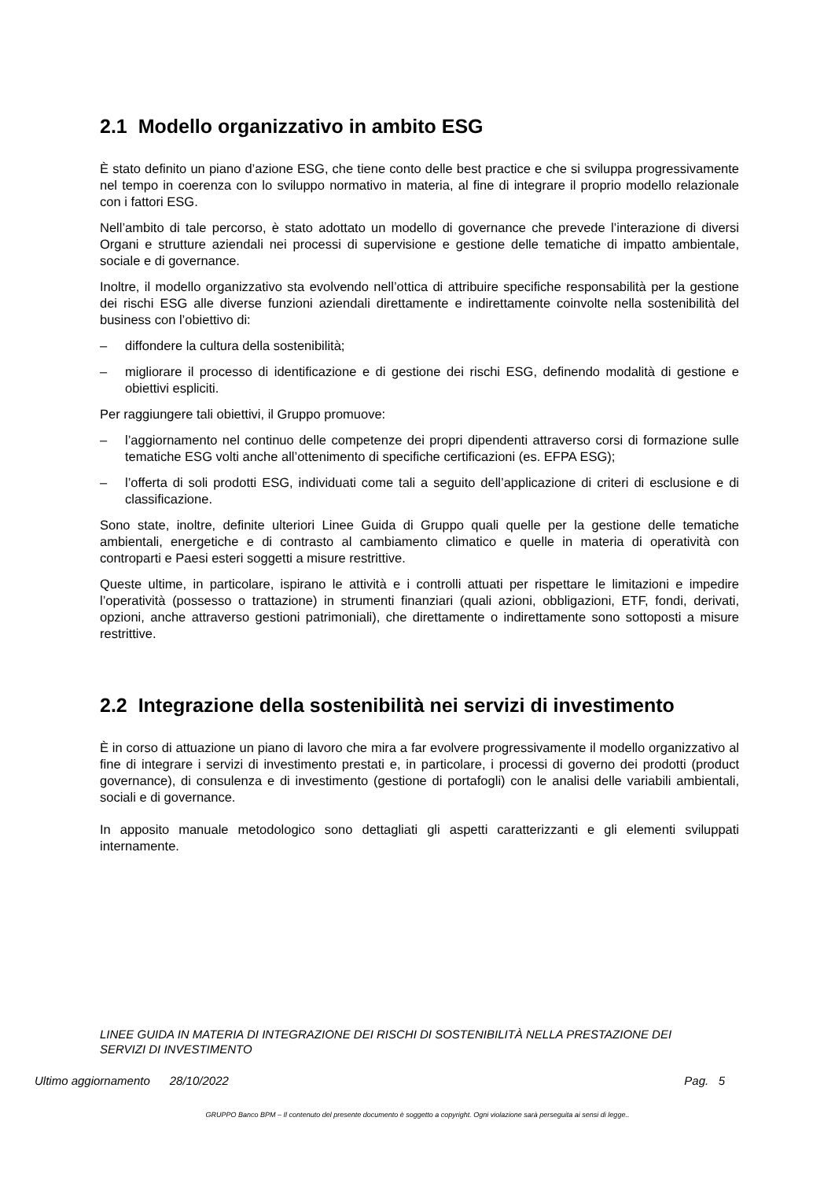2.1 Modello organizzativo in ambito ESG
È stato definito un piano d’azione ESG, che tiene conto delle best practice e che si sviluppa progressivamente nel tempo in coerenza con lo sviluppo normativo in materia, al fine di integrare il proprio modello relazionale con i fattori ESG.
Nell’ambito di tale percorso, è stato adottato un modello di governance che prevede l’interazione di diversi Organi e strutture aziendali nei processi di supervisione e gestione delle tematiche di impatto ambientale, sociale e di governance.
Inoltre, il modello organizzativo sta evolvendo nell’ottica di attribuire specifiche responsabilità per la gestione dei rischi ESG alle diverse funzioni aziendali direttamente e indirettamente coinvolte nella sostenibilità del business con l’obiettivo di:
– diffondere la cultura della sostenibilità;
– migliorare il processo di identificazione e di gestione dei rischi ESG, definendo modalità di gestione e obiettivi espliciti.
Per raggiungere tali obiettivi, il Gruppo promuove:
– l’aggiornamento nel continuo delle competenze dei propri dipendenti attraverso corsi di formazione sulle tematiche ESG volti anche all’ottenimento di specifiche certificazioni (es. EFPA ESG);
– l’offerta di soli prodotti ESG, individuati come tali a seguito dell’applicazione di criteri di esclusione e di classificazione.
Sono state, inoltre, definite ulteriori Linee Guida di Gruppo quali quelle per la gestione delle tematiche ambientali, energetiche e di contrasto al cambiamento climatico e quelle in materia di operatività con controparti e Paesi esteri soggetti a misure restrittive.
Queste ultime, in particolare, ispirano le attività e i controlli attuati per rispettare le limitazioni e impedire l’operatività (possesso o trattazione) in strumenti finanziari (quali azioni, obbligazioni, ETF, fondi, derivati, opzioni, anche attraverso gestioni patrimoniali), che direttamente o indirettamente sono sottoposti a misure restrittive.
2.2 Integrazione della sostenibilità nei servizi di investimento
È in corso di attuazione un piano di lavoro che mira a far evolvere progressivamente il modello organizzativo al fine di integrare i servizi di investimento prestati e, in particolare, i processi di governo dei prodotti (product governance), di consulenza e di investimento (gestione di portafogli) con le analisi delle variabili ambientali, sociali e di governance.
In apposito manuale metodologico sono dettagliati gli aspetti caratterizzanti e gli elementi sviluppati internamente.
LINEE GUIDA IN MATERIA DI INTEGRAZIONE DEI RISCHI DI SOSTENIBILITÀ NELLA PRESTAZIONE DEI SERVIZI DI INVESTIMENTO
Ultimo aggiornamento 28/10/2022 Pag. 5
GRUPPO Banco BPM – Il contenuto del presente documento è soggetto a copyright. Ogni violazione sarà perseguita ai sensi di legge..